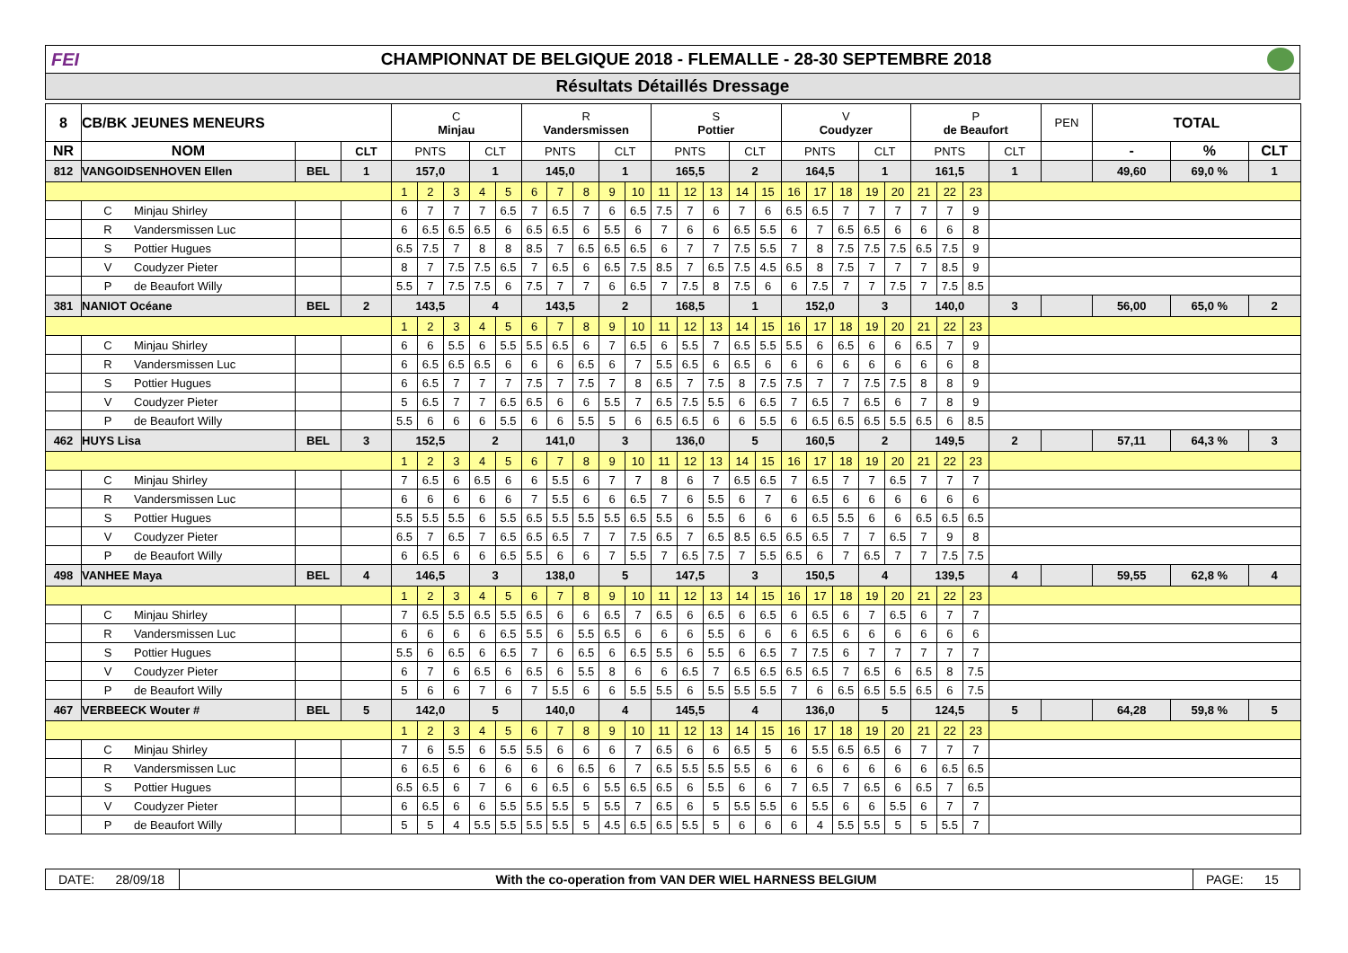FEI CHAMPIONNAT DE BELGIQUE 2018 - FLEMALLE - 28-30 SEPTEMBRE 2018
Résultats Détaillés Dressage
| 8 | CB/BK JEUNES MENEURS | | | C Minjau | | | | | R Vandersmissen | | | | | S Pottier | | | | | V Coudyzer | | | | | P de Beaufort | | | | PEN | TOTAL | | |
| NR | NOM | | CLT | PNTS | | | CLT | | PNTS | | | CLT | | PNTS | | | CLT | | PNTS | | | CLT | | PNTS | | | CLT | | - | % | CLT |
| 812 | VANGOIDSENHOVEN Ellen | BEL | 1 | 157,0 | | | 1 | | 145,0 | | | 1 | | 165,5 | | | 2 | | 164,5 | | | 1 | | 161,5 | | | 1 | | 49,60 | 69,0 % | 1 |
| | | | | 1 | 2 | 3 | 4 | 5 | 6 | 7 | 8 | 9 | 10 | 11 | 12 | 13 | 14 | 15 | 16 | 17 | 18 | 19 | 20 | 21 | 22 | 23 | | | | | |
| | C Minjau Shirley | | | 6 | 7 | 7 | 7 | 6.5 | 7 | 6.5 | 7 | 6 | 6.5 | 7.5 | 7 | 6 | 7 | 6 | 6.5 | 6.5 | 7 | 7 | 7 | 7 | 7 | 9 | | | | | |
| | R Vandersmissen Luc | | | 6 | 6.5 | 6.5 | 6.5 | 6 | 6.5 | 6.5 | 6 | 5.5 | 6 | 7 | 6 | 6 | 6.5 | 5.5 | 6 | 7 | 6.5 | 6.5 | 6 | 6 | 6 | 8 | | | | | |
| | S Pottier Hugues | | | 6.5 | 7.5 | 7 | 8 | 8 | 8.5 | 7 | 6.5 | 6.5 | 6.5 | 6 | 7 | 7 | 7.5 | 5.5 | 7 | 8 | 7.5 | 7.5 | 7.5 | 6.5 | 7.5 | 9 | | | | | |
| | V Coudyzer Pieter | | | 8 | 7 | 7.5 | 7.5 | 6.5 | 7 | 6.5 | 6 | 6.5 | 7.5 | 8.5 | 7 | 6.5 | 7.5 | 4.5 | 6.5 | 8 | 7.5 | 7 | 7 | 7 | 8.5 | 9 | | | | | |
| | P de Beaufort Willy | | | 5.5 | 7 | 7.5 | 7.5 | 6 | 7.5 | 7 | 7 | 6 | 6.5 | 7 | 7.5 | 8 | 7.5 | 6 | 6 | 7.5 | 7 | 7 | 7.5 | 7 | 7.5 | 8.5 | | | | | |
| 381 | NANIOT Océane | BEL | 2 | 143,5 | | | 4 | | 143,5 | | | 2 | | 168,5 | | | 1 | | 152,0 | | | 3 | | 140,0 | | | 3 | | 56,00 | 65,0 % | 2 |
| | | | | 1 | 2 | 3 | 4 | 5 | 6 | 7 | 8 | 9 | 10 | 11 | 12 | 13 | 14 | 15 | 16 | 17 | 18 | 19 | 20 | 21 | 22 | 23 | | | | | |
| | C Minjau Shirley | | | 6 | 6 | 5.5 | 6 | 5.5 | 5.5 | 6.5 | 6 | 7 | 6.5 | 6 | 5.5 | 7 | 6.5 | 5.5 | 5.5 | 6 | 6.5 | 6 | 6 | 6.5 | 7 | 9 | | | | | |
| | R Vandersmissen Luc | | | 6 | 6.5 | 6.5 | 6.5 | 6 | 6 | 6 | 6.5 | 6 | 7 | 5.5 | 6.5 | 6 | 6.5 | 6 | 6 | 6 | 6 | 6 | 6 | 6 | 6 | 8 | | | | | |
| | S Pottier Hugues | | | 6 | 6.5 | 7 | 7 | 7 | 7.5 | 7 | 7.5 | 7 | 8 | 6.5 | 7 | 7.5 | 8 | 7.5 | 7.5 | 7 | 7 | 7.5 | 7.5 | 8 | 8 | 9 | | | | | |
| | V Coudyzer Pieter | | | 5 | 6.5 | 7 | 7 | 6.5 | 6.5 | 6 | 6 | 5.5 | 7 | 6.5 | 7.5 | 5.5 | 6 | 6.5 | 7 | 6.5 | 7 | 6.5 | 6 | 7 | 8 | 9 | | | | | |
| | P de Beaufort Willy | | | 5.5 | 6 | 6 | 6 | 5.5 | 6 | 6 | 5.5 | 5 | 6 | 6.5 | 6.5 | 6 | 6 | 5.5 | 6 | 6.5 | 6.5 | 6.5 | 5.5 | 6.5 | 6 | 8.5 | | | | | |
| 462 | HUYS Lisa | BEL | 3 | 152,5 | | | 2 | | 141,0 | | | 3 | | 136,0 | | | 5 | | 160,5 | | | 2 | | 149,5 | | | 2 | | 57,11 | 64,3 % | 3 |
| | | | | 1 | 2 | 3 | 4 | 5 | 6 | 7 | 8 | 9 | 10 | 11 | 12 | 13 | 14 | 15 | 16 | 17 | 18 | 19 | 20 | 21 | 22 | 23 | | | | | |
| | C Minjau Shirley | | | 7 | 6.5 | 6 | 6.5 | 6 | 6 | 5.5 | 6 | 7 | 7 | 8 | 6 | 7 | 6.5 | 6.5 | 7 | 6.5 | 7 | 7 | 6.5 | 7 | 7 | 7 | | | | | |
| | R Vandersmissen Luc | | | 6 | 6 | 6 | 6 | 6 | 7 | 5.5 | 6 | 6 | 6.5 | 7 | 6 | 5.5 | 6 | 7 | 6 | 6.5 | 6 | 6 | 6 | 6 | 6 | 6 | | | | | |
| | S Pottier Hugues | | | 5.5 | 5.5 | 5.5 | 6 | 5.5 | 6.5 | 5.5 | 5.5 | 5.5 | 6.5 | 5.5 | 6 | 5.5 | 6 | 6 | 6 | 6.5 | 5.5 | 6 | 6 | 6.5 | 6.5 | 6.5 | | | | | |
| | V Coudyzer Pieter | | | 6.5 | 7 | 6.5 | 7 | 6.5 | 6.5 | 6.5 | 7 | 7 | 7.5 | 6.5 | 7 | 6.5 | 8.5 | 6.5 | 6.5 | 6.5 | 7 | 7 | 6.5 | 7 | 9 | 8 | | | | | |
| | P de Beaufort Willy | | | 6 | 6.5 | 6 | 6 | 6.5 | 5.5 | 6 | 6 | 7 | 5.5 | 7 | 6.5 | 7.5 | 7 | 5.5 | 6.5 | 6 | 7 | 6.5 | 7 | 7 | 7.5 | 7.5 | | | | | |
| 498 | VANHEE Maya | BEL | 4 | 146,5 | | | 3 | | 138,0 | | | 5 | | 147,5 | | | 3 | | 150,5 | | | 4 | | 139,5 | | | 4 | | 59,55 | 62,8 % | 4 |
| | | | | 1 | 2 | 3 | 4 | 5 | 6 | 7 | 8 | 9 | 10 | 11 | 12 | 13 | 14 | 15 | 16 | 17 | 18 | 19 | 20 | 21 | 22 | 23 | | | | | |
| | C Minjau Shirley | | | 7 | 6.5 | 5.5 | 6.5 | 5.5 | 6.5 | 6 | 6 | 6.5 | 7 | 6.5 | 6 | 6.5 | 6 | 6.5 | 6 | 6.5 | 6 | 7 | 6.5 | 6 | 7 | 7 | | | | | |
| | R Vandersmissen Luc | | | 6 | 6 | 6 | 6 | 6.5 | 5.5 | 6 | 5.5 | 6.5 | 6 | 6 | 6 | 5.5 | 6 | 6 | 6 | 6.5 | 6 | 6 | 6 | 6 | 6 | 6 | | | | | |
| | S Pottier Hugues | | | 5.5 | 6 | 6.5 | 6 | 6.5 | 7 | 6 | 6.5 | 6 | 6.5 | 5.5 | 6 | 5.5 | 6 | 6.5 | 7 | 7.5 | 6 | 7 | 7 | 7 | 7 | 7 | | | | | |
| | V Coudyzer Pieter | | | 6 | 7 | 6 | 6.5 | 6 | 6.5 | 6 | 5.5 | 8 | 6 | 6 | 6.5 | 7 | 6.5 | 6.5 | 6.5 | 6.5 | 7 | 6.5 | 6 | 6.5 | 8 | 7.5 | | | | | |
| | P de Beaufort Willy | | | 5 | 6 | 6 | 7 | 6 | 7 | 5.5 | 6 | 6 | 5.5 | 5.5 | 6 | 5.5 | 5.5 | 5.5 | 7 | 6 | 6.5 | 6.5 | 5.5 | 6.5 | 6 | 7.5 | | | | | |
| 467 | VERBEECK Wouter # | BEL | 5 | 142,0 | | | 5 | | 140,0 | | | 4 | | 145,5 | | | 4 | | 136,0 | | | 5 | | 124,5 | | | 5 | | 64,28 | 59,8 % | 5 |
| | | | | 1 | 2 | 3 | 4 | 5 | 6 | 7 | 8 | 9 | 10 | 11 | 12 | 13 | 14 | 15 | 16 | 17 | 18 | 19 | 20 | 21 | 22 | 23 | | | | | |
| | C Minjau Shirley | | | 7 | 6 | 5.5 | 6 | 5.5 | 5.5 | 6 | 6 | 6 | 7 | 6.5 | 6 | 6 | 6.5 | 5 | 6 | 5.5 | 6.5 | 6.5 | 6 | 7 | 7 | 7 | | | | | |
| | R Vandersmissen Luc | | | 6 | 6.5 | 6 | 6 | 6 | 6 | 6 | 6.5 | 6 | 7 | 6.5 | 5.5 | 5.5 | 5.5 | 6 | 6 | 6 | 6 | 6 | 6 | 6 | 6.5 | 6.5 | | | | | |
| | S Pottier Hugues | | | 6.5 | 6.5 | 6 | 7 | 6 | 6 | 6.5 | 6 | 5.5 | 6.5 | 6.5 | 6 | 5.5 | 6 | 6 | 7 | 6.5 | 7 | 6.5 | 6 | 6.5 | 7 | 6.5 | | | | | |
| | V Coudyzer Pieter | | | 6 | 6.5 | 6 | 6 | 5.5 | 5.5 | 5.5 | 5 | 5.5 | 7 | 6.5 | 6 | 5 | 5.5 | 5.5 | 6 | 5.5 | 6 | 6 | 5.5 | 6 | 7 | 7 | | | | | |
| | P de Beaufort Willy | | | 5 | 5 | 4 | 5.5 | 5.5 | 5.5 | 5.5 | 5 | 4.5 | 6.5 | 6.5 | 5.5 | 5 | 6 | 6 | 6 | 4 | 5.5 | 5.5 | 5 | 5 | 5.5 | 7 | | | | | |
DATE: 28/09/18
With the co-operation from VAN DER WIEL HARNESS BELGIUM
PAGE: 15